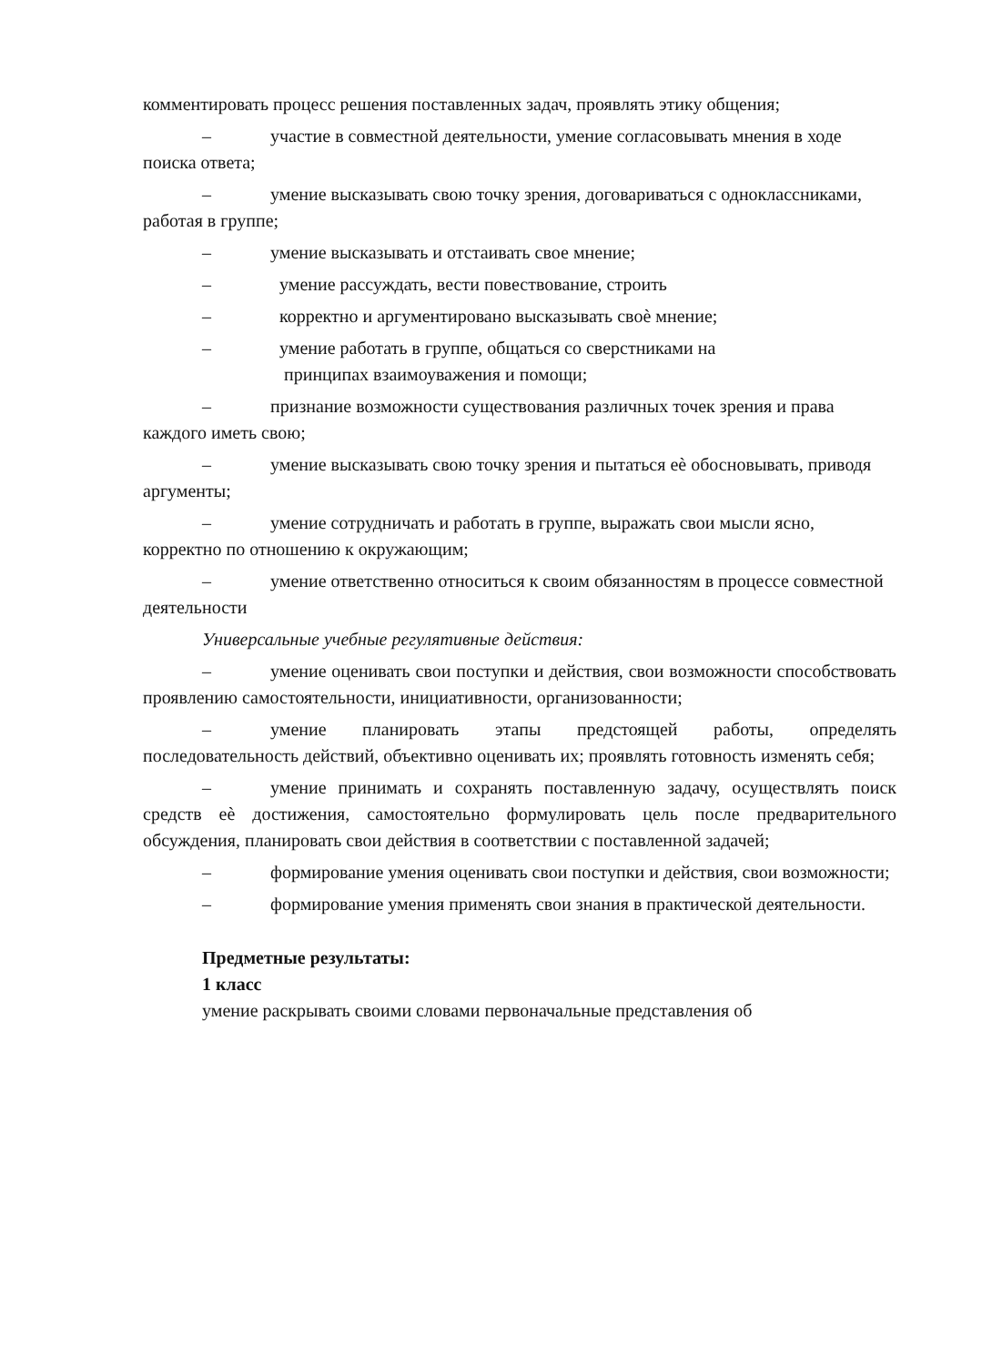комментировать процесс решения поставленных задач, проявлять этику общения;
– участие в совместной деятельности, умение согласовывать мнения в ходе поиска ответа;
– умение высказывать свою точку зрения, договариваться с одноклассниками, работая в группе;
– умение высказывать и отстаивать свое мнение;
– умение рассуждать, вести повествование, строить
– корректно и аргументировано высказывать своѐ мнение;
– умение работать в группе, общаться со сверстниками на
принципах взаимоуважения и помощи;
– признание возможности существования различных точек зрения и права каждого иметь свою;
– умение высказывать свою точку зрения и пытаться еѐ обосновывать, приводя аргументы;
– умение сотрудничать и работать в группе, выражать свои мысли ясно, корректно по отношению к окружающим;
– умение ответственно относиться к своим обязанностям в процессе совместной деятельности
Универсальные учебные регулятивные действия:
– умение оценивать свои поступки и действия, свои возможности способствовать проявлению самостоятельности, инициативности, организованности;
– умение планировать этапы предстоящей работы, определять последовательность действий, объективно оценивать их; проявлять готовность изменять себя;
– умение принимать и сохранять поставленную задачу, осуществлять поиск средств еѐ достижения, самостоятельно формулировать цель после предварительного обсуждения, планировать свои действия в соответствии с поставленной задачей;
– формирование умения оценивать свои поступки и действия, свои возможности;
– формирование умения применять свои знания в практической деятельности.
Предметные результаты:
1 класс
умение раскрывать своими словами первоначальные представления об